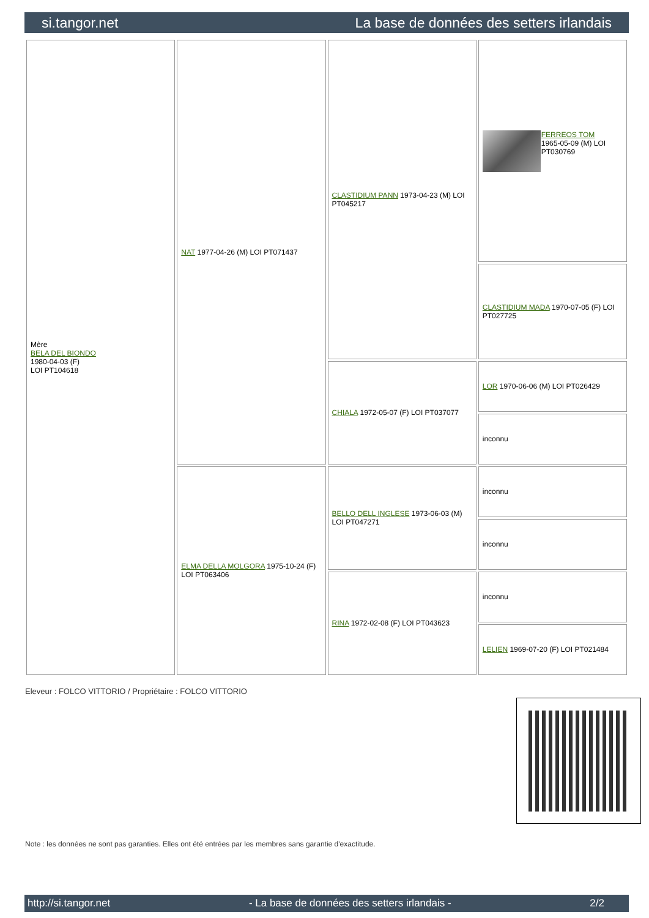si.tangor.net La base de données des setters irlandais
| Mère BELA DEL BIONDO 1980-04-03 (F) LOI PT104618 | NAT 1977-04-26 (M) LOI PT071437 | CLASTIDIUM PANN 1973-04-23 (M) LOI PT045217 | FERREOS TOM 1965-05-09 (M) LOI PT030769 |
| | | | CLASTIDIUM MADA 1970-07-05 (F) LOI PT027725 |
| | | CHIALA 1972-05-07 (F) LOI PT037077 | LOR 1970-06-06 (M) LOI PT026429 |
| | | | inconnu |
| | ELMA DELLA MOLGORA 1975-10-24 (F) LOI PT063406 | BELLO DELL INGLESE 1973-06-03 (M) LOI PT047271 | inconnu |
| | | | inconnu |
| | | RINA 1972-02-08 (F) LOI PT043623 | inconnu |
| | | | LELIEN 1969-07-20 (F) LOI PT021484 |
Eleveur : FOLCO VITTORIO / Propriétaire : FOLCO VITTORIO
Note : les données ne sont pas garanties. Elles ont été entrées par les membres sans garantie d'exactitude.
http://si.tangor.net - La base de données des setters irlandais - 2/2